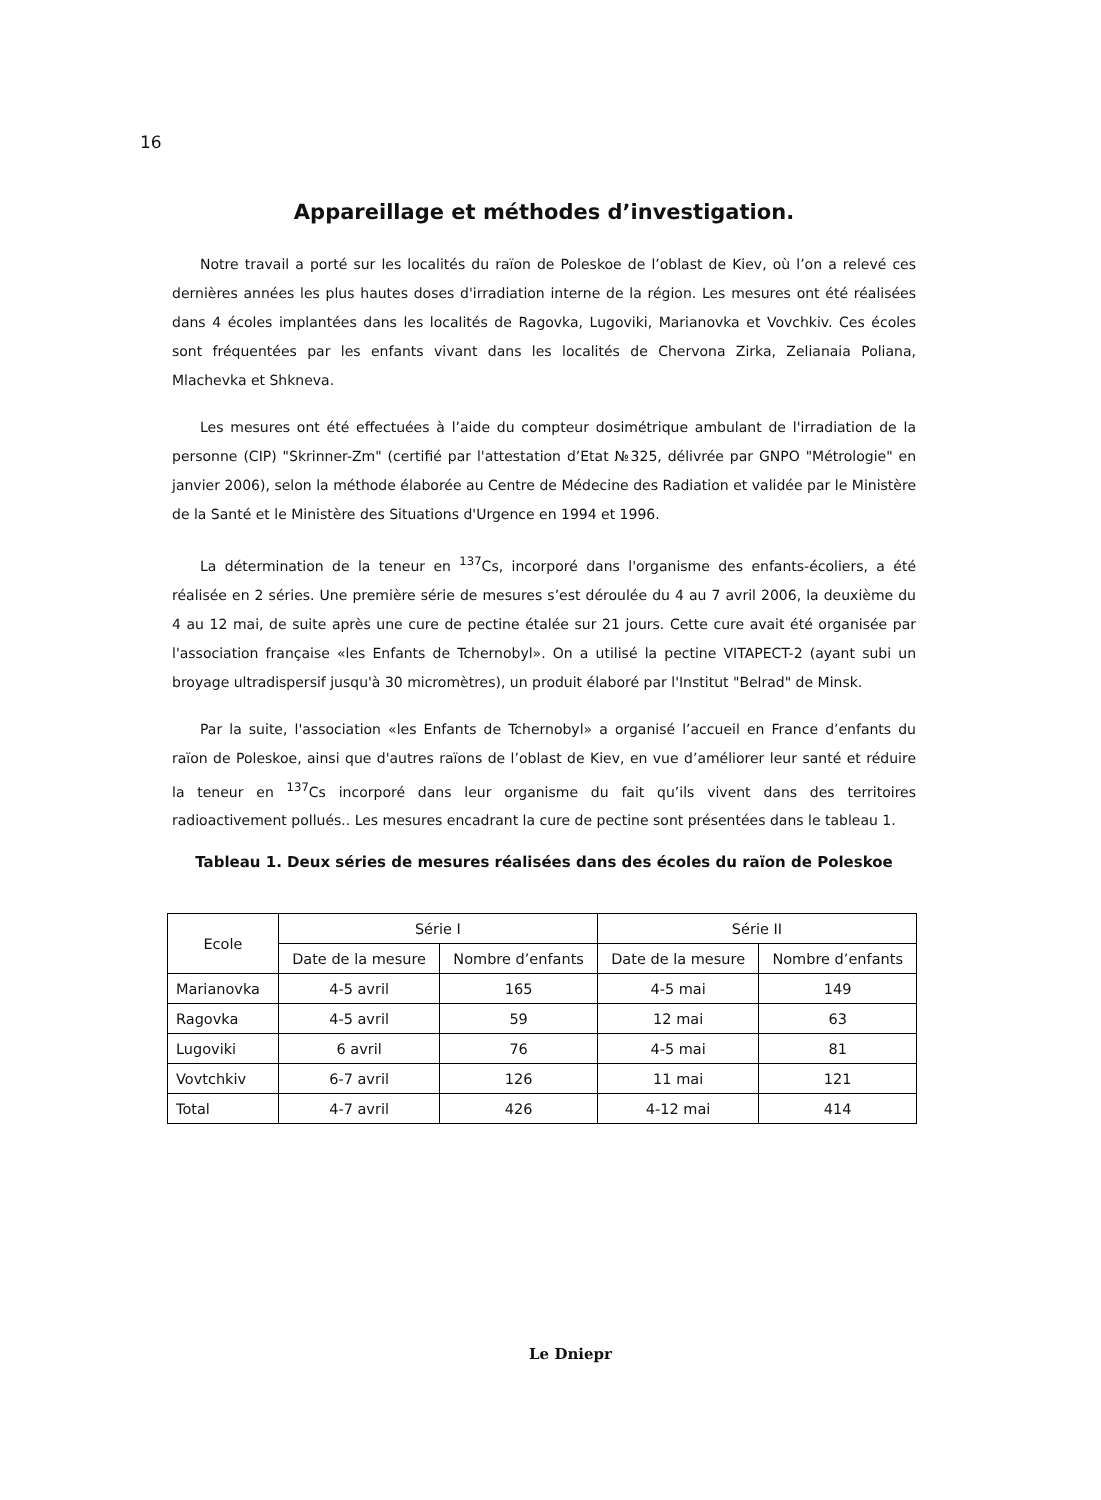16
Appareillage et méthodes d’investigation.
Notre travail a porté sur les localités du raïon de Poleskoe de l’oblast de Kiev, où l’on a relevé ces dernières années les plus hautes doses d'irradiation interne de la région. Les mesures ont été réalisées dans 4 écoles implantées dans les localités de Ragovka, Lugoviki, Marianovka et Vovchkiv. Ces écoles sont fréquentées par les enfants vivant dans les localités de Chervona Zirka, Zelianaia Poliana, Mlachevka et Shkneva.
Les mesures ont été effectuées à l’aide du compteur dosimétrique ambulant de l'irradiation de la personne (CIP) "Skrinner-Zm" (certifié par l'attestation d’Etat №325, délivrée par GNPO "Métrologie" en janvier 2006), selon la méthode élaborée au Centre de Médecine des Radiation et validée par le Ministère de la Santé et le Ministère des Situations d'Urgence en 1994 et 1996.
La détermination de la teneur en <sup>137</sup>Cs, incorporé dans l'organisme des enfants-écoliers, a été réalisée en 2 séries. Une première série de mesures s’est déroulée du 4 au 7 avril 2006, la deuxième du 4 au 12 mai, de suite après une cure de pectine étalée sur 21 jours. Cette cure avait été organisée par l'association française «les Enfants de Tchernobyl». On a utilisé la pectine VITAPECT-2 (ayant subi un broyage ultradispersif jusqu'à 30 micromètres), un produit élaboré par l'Institut "Belrad" de Minsk.
Par la suite, l'association «les Enfants de Tchernobyl» a organisé l’accueil en France d’enfants du raïon de Poleskoe, ainsi que d'autres raïons de l’oblast de Kiev, en vue d’améliorer leur santé et réduire la teneur en <sup>137</sup>Cs incorporé dans leur organisme du fait qu’ils vivent dans des territoires radioactivement pollués.. Les mesures encadrant la cure de pectine sont présentées dans le tableau 1.
Tableau 1. Deux séries de mesures réalisées dans des écoles du raïon de Poleskoe
| Ecole | Série I | | Série II | |
| --- | --- | --- | --- | --- |
| | Date de la mesure | Nombre d’enfants | Date de la mesure | Nombre d’enfants |
| Marianovka | 4-5 avril | 165 | 4-5 mai | 149 |
| Ragovka | 4-5 avril | 59 | 12 mai | 63 |
| Lugoviki | 6 avril | 76 | 4-5 mai | 81 |
| Vovtchkiv | 6-7 avril | 126 | 11 mai | 121 |
| Total | 4-7 avril | 426 | 4-12 mai | 414 |
Le Dniepr